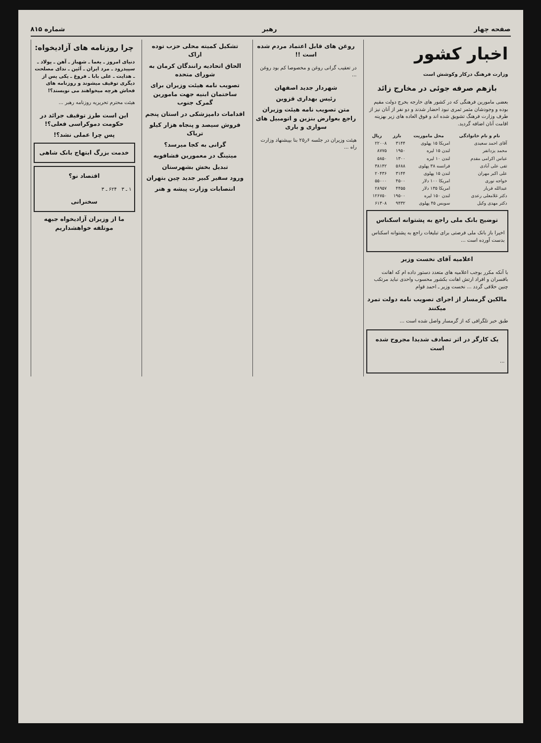صفحه چهار رهبر شماره ۸۱۵
اخبار کشور
وزارت فرهنگ درکار وکوشش است
بازهم صرفه جوئی در مخارج زائد
بعضی مامورین فرهنگی که در کشور های خارجه بخرج دولت مقیم بوده و وجودشان مثمر ثمری نبود احضار شدند و دو نفر از آنان نیز از طرف وزارت فرهنگ تشویق شده اند و فوق العاده های زیر بهزینه اقامت آنان اضافه گردید.
| نام و نام خانوادگی | محل ماموریت | بارز | ریال |
| --- | --- | --- | --- |
| آقای احمد سعیدی | امریکا ۱۵ پهلوی | ۳۱۴۴ | ۲۲۰۰۸ |
| محمد یزدانفر | لندن ۱۵ لیره | ۱۹۵۰ | ۸۷۷۵ |
| عباس اکرامی مقدم | لندن ۱۰ لیره | ۱۳۰۰ | ۵۸۵۰ |
| تقی علی آبادی | فرانسه ۳۸ پهلوی | ۵۶۸۸ | ۳۸۱۴۲ |
| علی اکبر مهران | لندن ۱۵ پهلوی | ۳۱۴۴ | ۲۰۴۳۶ |
| خواجه نوری | امریکا ۱۰۰ دلار | ۴۵۰۰ | ۵۵۰۰۰ |
| عبدالله فریار | امریکا ۱۳۵ دلار | ۴۴۵۵ | ۲۸۹۵۷ |
| دکتر غلامعلی رعدی | لندن ۱۵۰ لیره | ۱۹۵۰۰ | ۱۲۶۷۵۰ |
| دکتر مهدی وکیل | سویس ۴۵ پهلوی | ۹۴۳۲ | ۶۱۳۰۸ |
توضیح بانک ملی راجع به پشتوانه اسکناس
اخیرا باز بانک ملی فرصتی برای تبلیغات راجع به پشتوانه اسکناس بدست آورده است ...
اعلامیه آقای نخست وزیر
با آنکه مکرر بوجب اعلامیه های متعدد دستور داده ام که اهانت بافسران و افراد ارتش اهانت بکشور محسوب واحدی نباید مرتکب چنین خلافی گردد ... نخست وزیر ـ احمد قوام
مالکین گرمسار از اجرای تصویب نامه دولت تمرد میکنند
طبق خبر تلگرافی که از گرمسار واصل شده است ...
یک کارگر در اثر تصادف شدیدا مجروح شده است
...
روغن های قابل اعتماد مردم شده است !!
در تعقیب گرانی روغن و مخصوصا کم بود روغن ...
شهردار جدید اصفهان
رئیس بهداری قزوین
متن تصویب نامه هیئت وزیران راجع بعوارض بنزین و اتومبیل های سواری و باری
هیئت وزیران در جلسه ۶ر۲۵ بنا بپیشنهاد وزارت راه ...
تشکیل کمیته محلی حزب توده اراک
الحاق اتحادیه رانندگان کرمان به شورای متحده
تصویب نامه هیئت وزیران برای ساختمان ابنیه جهت مامورین گمرک جنوب
اقدامات دامپزشکی در استان پنجم
فروش سیصد و پنجاه هزار کیلو تریاک
گرانی به کجا میرسد؟
میتینگ در معمورین فشافویه
تبدیل بخش بشهرستان
ورود سفیر کبیر جدید چین بتهران
انتصابات وزارت پیشه و هنر
چرا روزنامه های آزادیخواه:
دنیای امروز ـ یغما ـ شهباز ـ آهن ـ پولاد ـ سپیدرود ـ مرد ایران ـ آئین ـ ندای مصلحت ـ هدایت ـ علی بابا ـ فروغ ـ یکی پس از دیگری توقیف میشوند و روزنامه های فحاش هرچه میخواهند می نویسند؟!
هیئت محترم تحریریه روزنامه رهبر ...
این است طرز توقیف جرائد در حکومت دموکراسی فعلی؟!
پس چرا عملی نشد؟!
خدمت بزرگ ابتهاج بانک شاهی
اقتصاد نو؟
۱ ـ ۳ ۶۲۴ ـ ۳
سخنرانی
ما از وزیران آزادیخواه جبهه موتلفه خواهشداریم